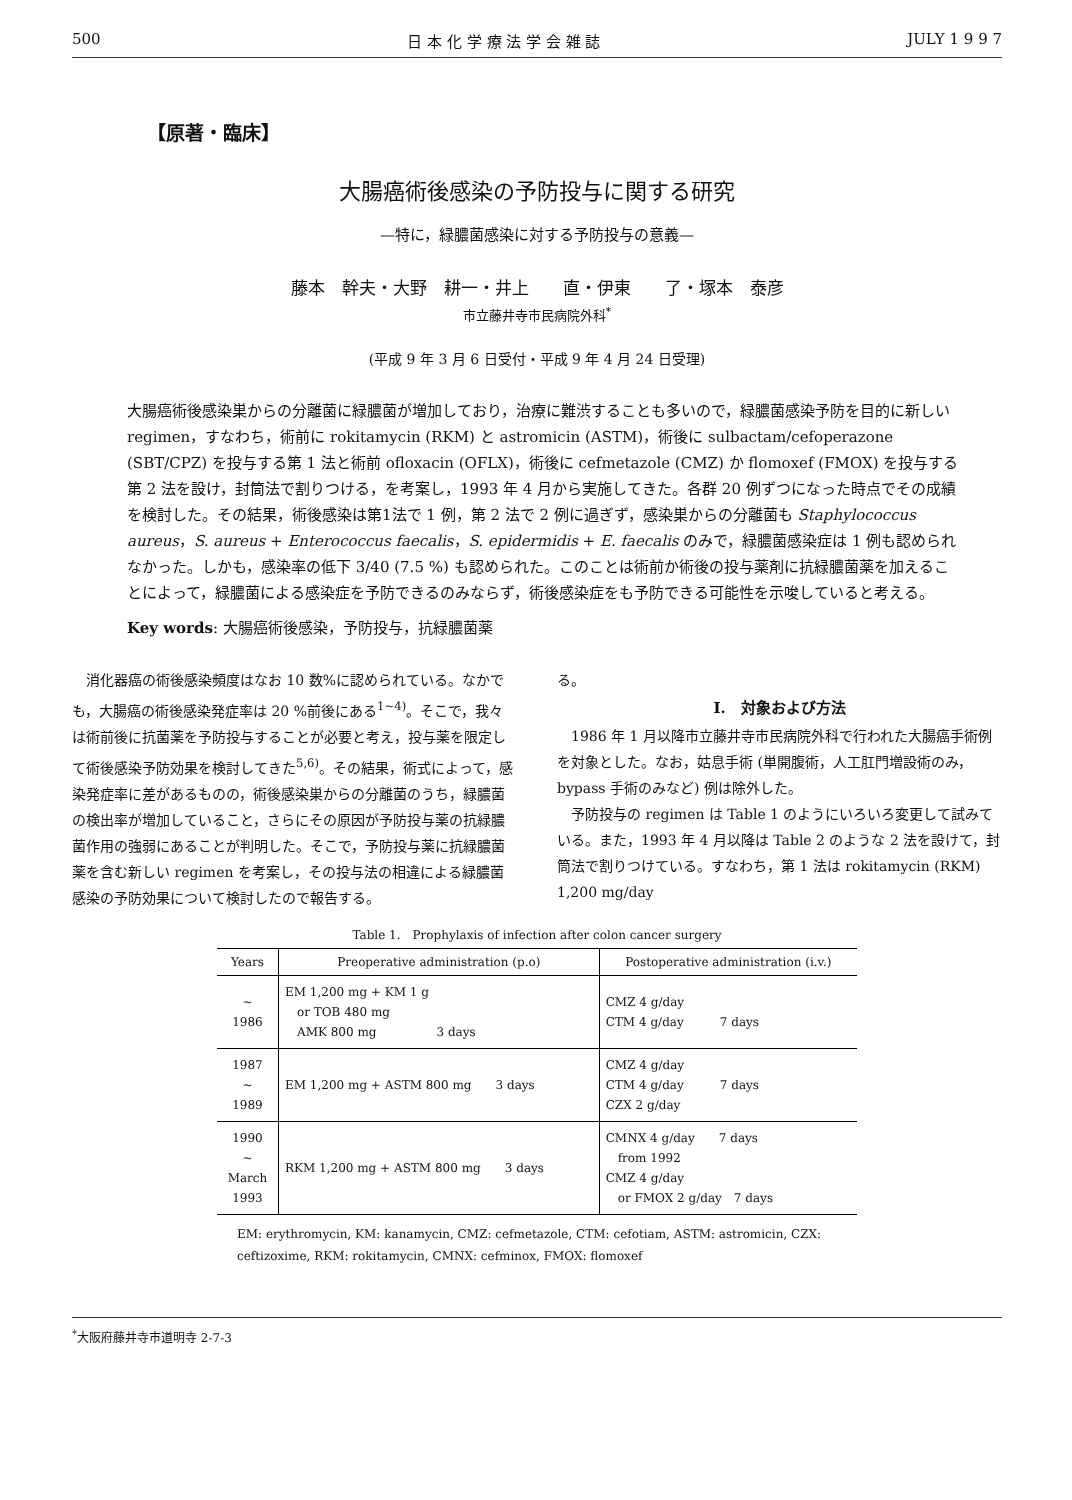500 日 本 化 学 療 法 学 会 雑 誌 JULY 1 9 9 7
【原著・臨床】
大腸癌術後感染の予防投与に関する研究
—特に，緑膿菌感染に対する予防投与の意義—
藤本　幹夫・大野　耕一・井上　　直・伊東　　了・塚本　泰彦
市立藤井寺市民病院外科<sup>*</sup>
(平成 9 年 3 月 6 日受付・平成 9 年 4 月 24 日受理)
大腸癌術後感染巣からの分離菌に緑膿菌が増加しており，治療に難渋することも多いので，緑膿菌感染予防を目的に新しい regimen，すなわち，術前に rokitamycin (RKM) と astromicin (ASTM)，術後に sulbactam/cefoperazone (SBT/CPZ) を投与する第 1 法と術前 ofloxacin (OFLX)，術後に cefmetazole (CMZ) か flomoxef (FMOX) を投与する第 2 法を設け，封筒法で割りつける，を考案し，1993 年 4 月から実施してきた。各群 20 例ずつになった時点でその成績を検討した。その結果，術後感染は第1法で 1 例，第 2 法で 2 例に過ぎず，感染巣からの分離菌も Staphylococcus aureus，S. aureus + Enterococcus faecalis，S. epidermidis + E. faecalis のみで，緑膿菌感染症は 1 例も認められなかった。しかも，感染率の低下 3/40 (7.5 %) も認められた。このことは術前か術後の投与薬剤に抗緑膿菌薬を加えることによって，緑膿菌による感染症を予防できるのみならず，術後感染症をも予防できる可能性を示唆していると考える。
Key words: 大腸癌術後感染，予防投与，抗緑膿菌薬
　消化器癌の術後感染頻度はなお 10 数%に認められている。なかでも，大腸癌の術後感染発症率は 20 %前後にある<sup>1~4)</sup>。そこで，我々は術前後に抗菌薬を予防投与することが必要と考え，投与薬を限定して術後感染予防効果を検討してきた<sup>5,6)</sup>。その結果，術式によって，感染発症率に差があるものの，術後感染巣からの分離菌のうち，緑膿菌の検出率が増加していること，さらにその原因が予防投与薬の抗緑膿菌作用の強弱にあることが判明した。そこで，予防投与薬に抗緑膿菌薬を含む新しい regimen を考案し，その投与法の相違による緑膿菌感染の予防効果について検討したので報告する。
る。
I.　対象および方法
　1986 年 1 月以降市立藤井寺市民病院外科で行われた大腸癌手術例を対象とした。なお，姑息手術 (単開腹術，人工肛門増設術のみ，bypass 手術のみなど) 例は除外した。
　予防投与の regimen は Table 1 のようにいろいろ変更して試みている。また，1993 年 4 月以降は Table 2 のような 2 法を設けて，封筒法で割りつけている。すなわち，第 1 法は rokitamycin (RKM) 1,200 mg/day
Table 1.　Prophylaxis of infection after colon cancer surgery
| Years | Preoperative administration (p.o) | Postoperative administration (i.v.) |
| --- | --- | --- |
| ~ 1986 | EM 1,200 mg + KM 1 g or TOB 480 mg AMK 800 mg 3 days | CMZ 4 g/day CTM 4 g/day 7 days |
| 1987 ~ 1989 | EM 1,200 mg + ASTM 800 mg 3 days | CMZ 4 g/day CTM 4 g/day 7 days CZX 2 g/day |
| 1990 ~ March 1993 | RKM 1,200 mg + ASTM 800 mg 3 days | CMNX 4 g/day 7 days from 1992 CMZ 4 g/day or FMOX 2 g/day 7 days |
EM: erythromycin, KM: kanamycin, CMZ: cefmetazole, CTM: cefotiam, ASTM: astromicin, CZX: ceftizoxime, RKM: rokitamycin, CMNX: cefminox, FMOX: flomoxef
<sup>*</sup> 大阪府藤井寺市道明寺 2-7-3